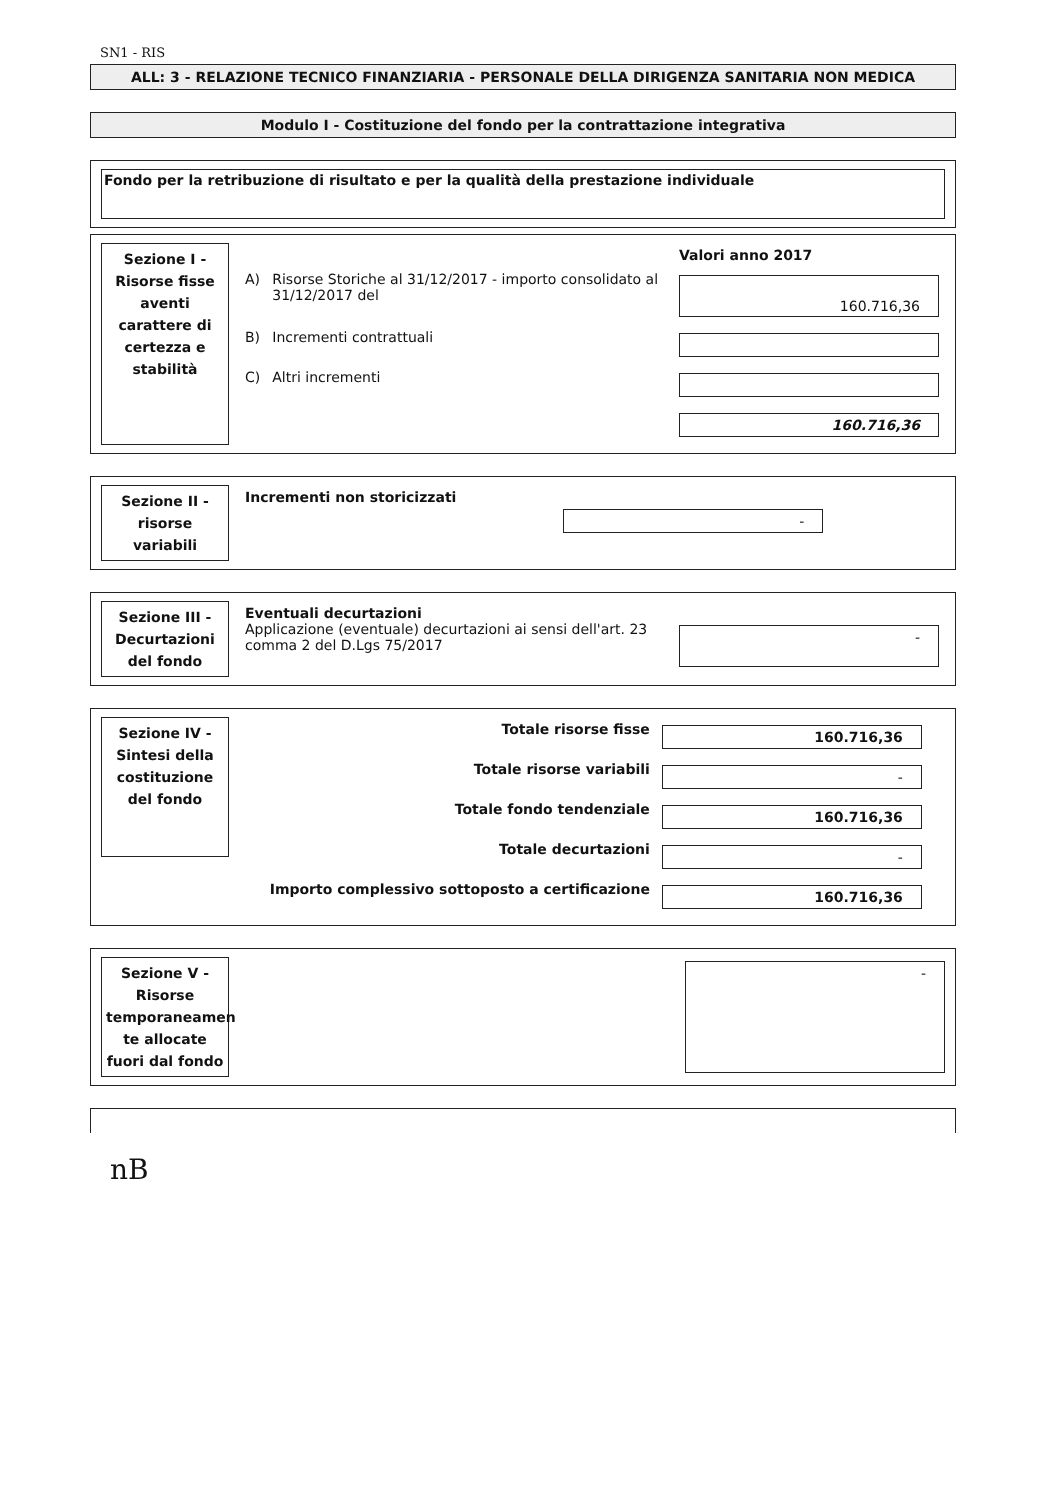SN1 - RIS
ALL: 3 - RELAZIONE TECNICO FINANZIARIA - PERSONALE DELLA DIRIGENZA SANITARIA NON MEDICA
Modulo I - Costituzione del fondo per la contrattazione integrativa
Fondo per la retribuzione di risultato e per la qualità della prestazione individuale
Sezione I - Risorse fisse aventi carattere di certezza e stabilità
| | | Valori anno 2017 |
| A) | Risorse Storiche al 31/12/2017 - importo consolidato al 31/12/2017 del | 160.716,36 |
| B) | Incrementi contrattuali | |
| C) | Altri incrementi | |
| | | 160.716,36 |
Sezione II - risorse variabili
| Incrementi non storicizzati | - |
Sezione III - Decurtazioni del fondo
| Eventuali decurtazioni Applicazione (eventuale) decurtazioni ai sensi dell'art. 23 comma 2 del D.Lgs 75/2017 | - |
Sezione IV - Sintesi della costituzione del fondo
| Totale risorse fisse | 160.716,36 |
| Totale risorse variabili | - |
| Totale fondo tendenziale | 160.716,36 |
| Totale decurtazioni | - |
| Importo complessivo sottoposto a certificazione | 160.716,36 |
Sezione V - Risorse temporaneamen te allocate fuori dal fondo
-
nB